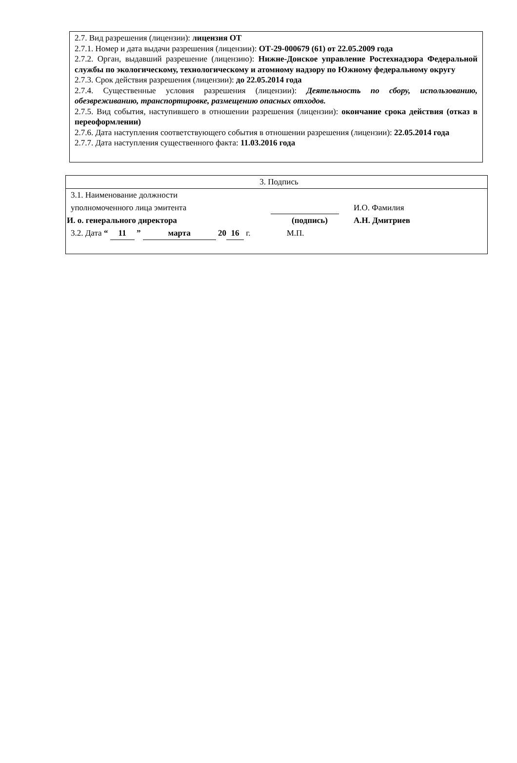2.7. Вид разрешения (лицензии): лицензия ОТ
2.7.1. Номер и дата выдачи разрешения (лицензии): ОТ-29-000679 (61) от 22.05.2009 года
2.7.2. Орган, выдавший разрешение (лицензию): Нижне-Донское управление Ростехнадзора Федеральной службы по экологическому, технологическому и атомному надзору по Южному федеральному округу
2.7.3. Срок действия разрешения (лицензии): до 22.05.2014 года
2.7.4. Существенные условия разрешения (лицензии): Деятельность по сбору, использованию, обезвреживанию, транспортировке, размещению опасных отходов.
2.7.5. Вид события, наступившего в отношении разрешения (лицензии): окончание срока действия (отказ в переоформлении)
2.7.6. Дата наступления соответствующего события в отношении разрешения (лицензии): 22.05.2014 года
2.7.7. Дата наступления существенного факта: 11.03.2016 года
| 3. Подпись | | |
| 3.1. Наименование должности уполномоченного лица эмитента | | И.О. Фамилия |
| И. о. генерального директора | (подпись) | А.Н. Дмитриев |
| 3.2. Дата “ 11 ” марта 20 16 г. М.П. | | |